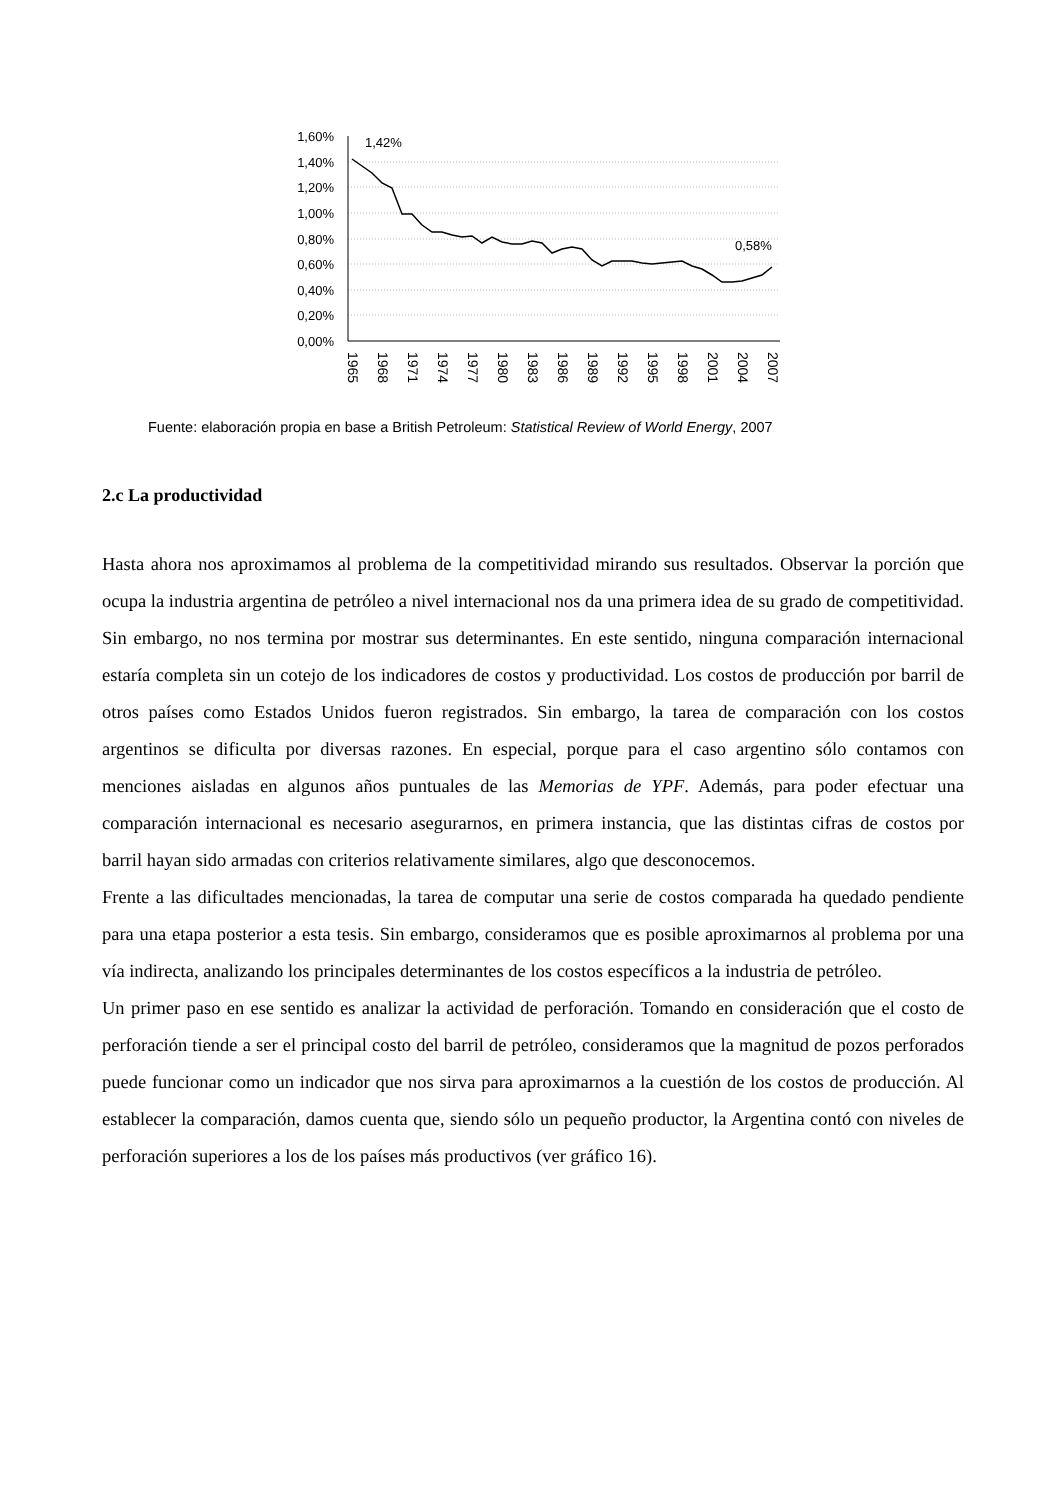1,60%
1,40%
1,20%
1,00%
0,80%
0,60%
0,40%
0,20%
0,00%
1,42%
0,58%
1965
1968
1971
1974
1977
1980
1983
1986
1989
1992
1995
1998
2001
2004
2007
Fuente: elaboración propia en base a British Petroleum: Statistical Review of World Energy, 2007
2.c La productividad
Hasta ahora nos aproximamos al problema de la competitividad mirando sus resultados. Observar la porción que ocupa la industria argentina de petróleo a nivel internacional nos da una primera idea de su grado de competitividad. Sin embargo, no nos termina por mostrar sus determinantes. En este sentido, ninguna comparación internacional estaría completa sin un cotejo de los indicadores de costos y productividad. Los costos de producción por barril de otros países como Estados Unidos fueron registrados. Sin embargo, la tarea de comparación con los costos argentinos se dificulta por diversas razones. En especial, porque para el caso argentino sólo contamos con menciones aisladas en algunos años puntuales de las Memorias de YPF. Además, para poder efectuar una comparación internacional es necesario asegurarnos, en primera instancia, que las distintas cifras de costos por barril hayan sido armadas con criterios relativamente similares, algo que desconocemos.
Frente a las dificultades mencionadas, la tarea de computar una serie de costos comparada ha quedado pendiente para una etapa posterior a esta tesis. Sin embargo, consideramos que es posible aproximarnos al problema por una vía indirecta, analizando los principales determinantes de los costos específicos a la industria de petróleo.
Un primer paso en ese sentido es analizar la actividad de perforación. Tomando en consideración que el costo de perforación tiende a ser el principal costo del barril de petróleo, consideramos que la magnitud de pozos perforados puede funcionar como un indicador que nos sirva para aproximarnos a la cuestión de los costos de producción. Al establecer la comparación, damos cuenta que, siendo sólo un pequeño productor, la Argentina contó con niveles de perforación superiores a los de los países más productivos (ver gráfico 16).